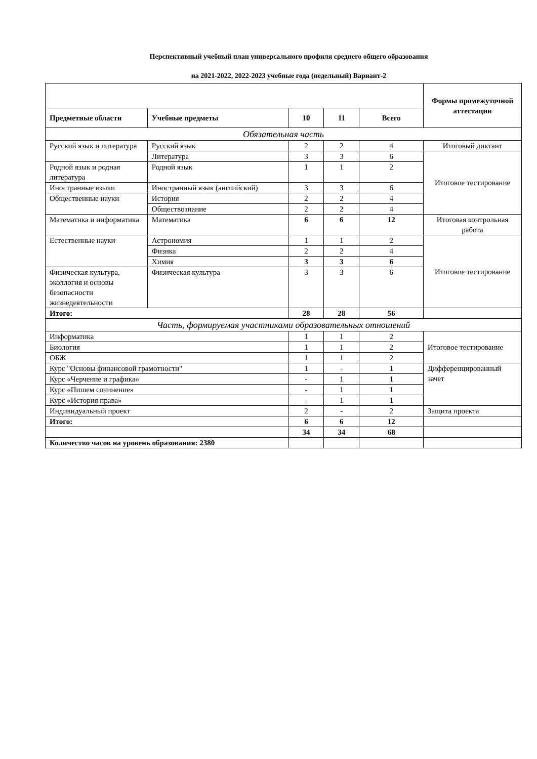Перспективный учебный план универсального профиля среднего общего образования
на 2021-2022, 2022-2023 учебные года (недельный) Вариант-2
| | | | | | Формы промежуточной аттестации |
| Предметные области | Учебные предметы | 10 | 11 | Всего | |
| Обязательная часть | | | | | |
| Русский язык и литература | Русский язык | 2 | 2 | 4 | Итоговый диктант |
| | Литература | 3 | 3 | 6 | Итоговое тестирование |
| Родной язык и родная литература | Родной язык | 1 | 1 | 2 | |
| Иностранные языки | Иностранный язык (английский) | 3 | 3 | 6 | |
| Общественные науки | История | 2 | 2 | 4 | |
| | Обществознание | 2 | 2 | 4 | |
| Математика и информатика | Математика | 6 | 6 | 12 | Итоговая контрольная работа |
| Естественные науки | Астрономия | 1 | 1 | 2 | Итоговое тестирование |
| | Физика | 2 | 2 | 4 | |
| | Химия | 3 | 3 | 6 | |
| Физическая культура, эколлогия и основы безопасности жизнедеятельности | Физическая культура | 3 | 3 | 6 | |
| Итого: | | 28 | 28 | 56 | |
| Часть, формируемая участниками образовательных отношений | | | | | |
| Информатика | | 1 | 1 | 2 | Итоговое тестирование |
| Биология | | 1 | 1 | 2 | |
| ОБЖ | | 1 | 1 | 2 | |
| Курс "Основы финансовой грамотности" | | 1 | - | 1 | Дифференцированный зачет |
| Курс «Черчение и графика» | | - | 1 | 1 | |
| Курс «Пишем сочинение» | | - | 1 | 1 | |
| Курс «История права» | | - | 1 | 1 | |
| Индивидуальный проект | | 2 | - | 2 | Защита проекта |
| Итого: | | 6 | 6 | 12 | |
| | | 34 | 34 | 68 | |
| Количество часов на уровень образования: 2380 | | | | | |